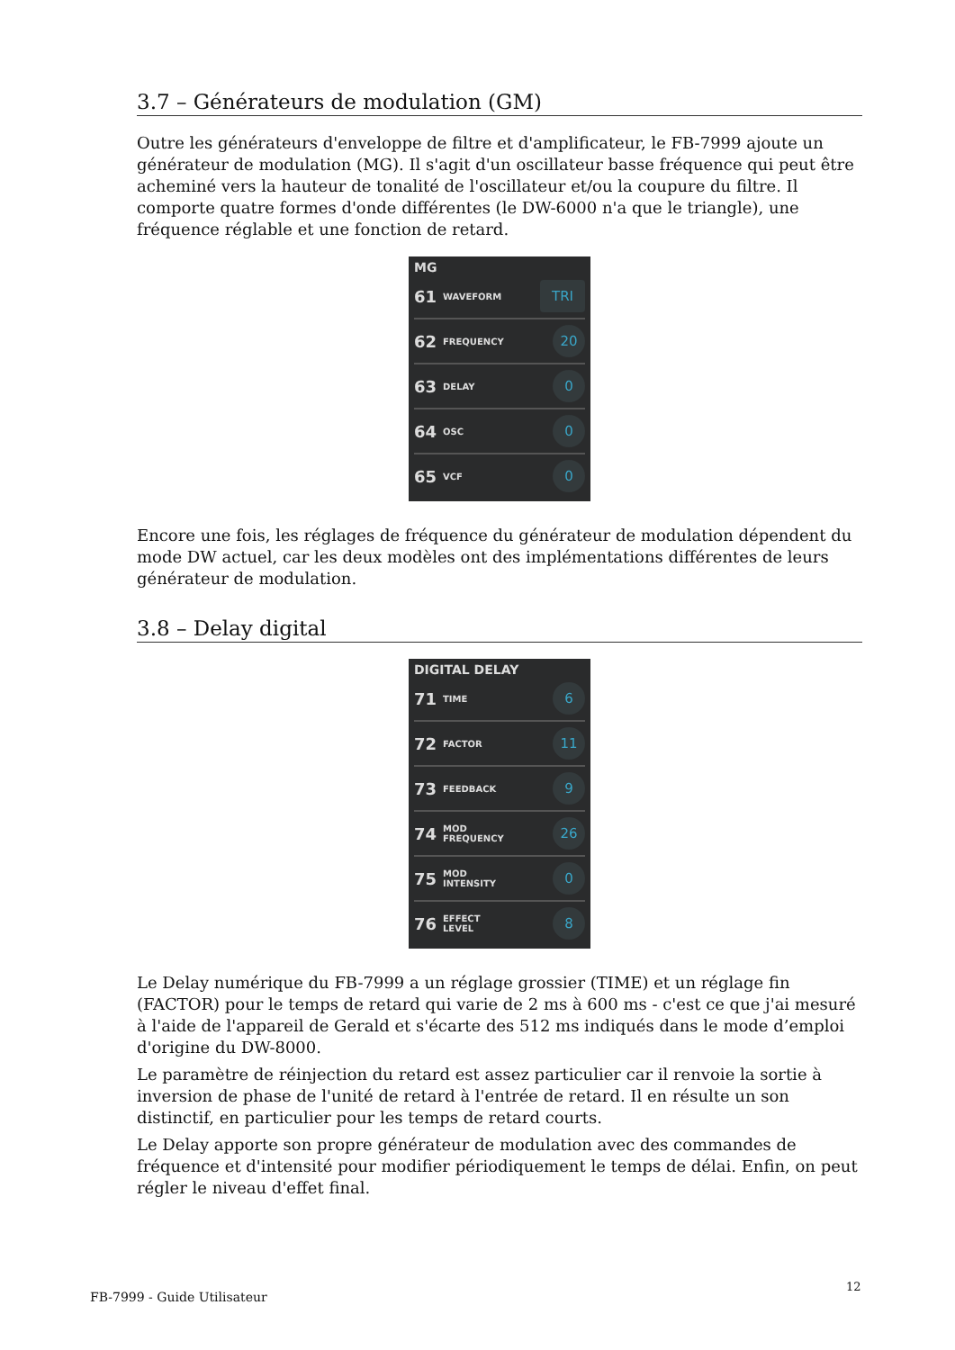3.7 – Générateurs de modulation (GM)
Outre les générateurs d'enveloppe de filtre et d'amplificateur, le FB-7999 ajoute un générateur de modulation (MG). Il s'agit d'un oscillateur basse fréquence qui peut être acheminé vers la hauteur de tonalité de l'oscillateur et/ou la coupure du filtre. Il comporte quatre formes d'onde différentes (le DW-6000 n'a que le triangle), une fréquence réglable et une fonction de retard.
MG
61 WAVEFORM TRI
62 FREQUENCY 20
63 DELAY 0
64 OSC 0
65 VCF 0
Encore une fois, les réglages de fréquence du générateur de modulation dépendent du mode DW actuel, car les deux modèles ont des implémentations différentes de leurs générateur de modulation.
3.8 – Delay digital
DIGITAL DELAY
71 TIME 6
72 FACTOR 11
73 FEEDBACK 9
74 MOD
FREQUENCY 26
75 MOD
INTENSITY 0
76 EFFECT
LEVEL 8
Le Delay numérique du FB-7999 a un réglage grossier (TIME) et un réglage fin (FACTOR) pour le temps de retard qui varie de 2 ms à 600 ms - c'est ce que j'ai mesuré à l'aide de l'appareil de Gerald et s'écarte des 512 ms indiqués dans le mode d’emploi d'origine du DW-8000.
Le paramètre de réinjection du retard est assez particulier car il renvoie la sortie à inversion de phase de l'unité de retard à l'entrée de retard. Il en résulte un son distinctif, en particulier pour les temps de retard courts.
Le Delay apporte son propre générateur de modulation avec des commandes de fréquence et d'intensité pour modifier périodiquement le temps de délai. Enfin, on peut régler le niveau d'effet final.
FB-7999 - Guide Utilisateur
12